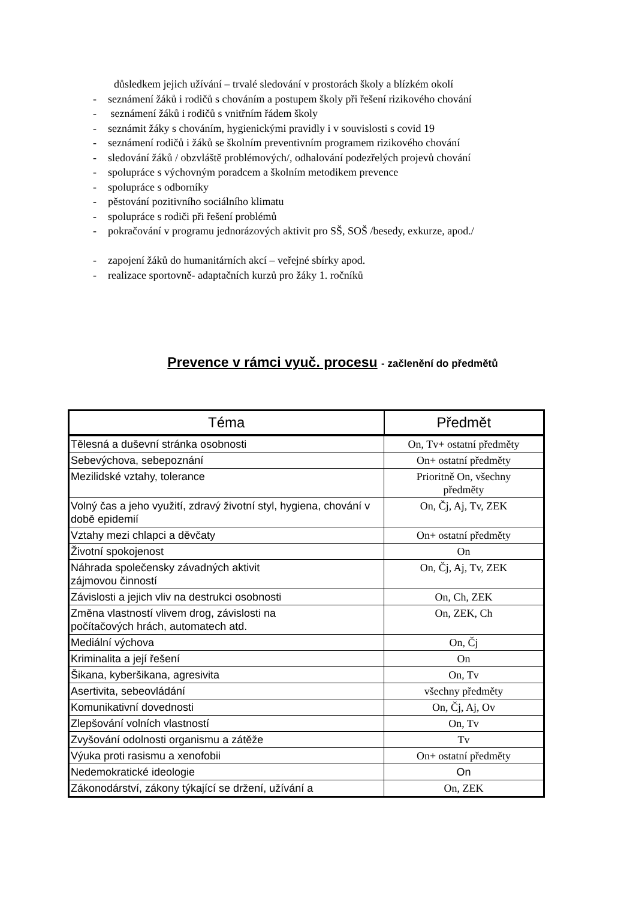důsledkem jejich užívání – trvalé sledování v prostorách školy a blízkém okolí
- seznámení žáků i rodičů s chováním a postupem školy při řešení rizikového chování
- seznámení žáků i rodičů s vnitřním řádem školy
- seznámit žáky s chováním, hygienickými pravidly i v souvislosti s covid 19
- seznámení rodičů i žáků se školním preventivním programem rizikového chování
- sledování žáků / obzvláště problémových/, odhalování podezřelých projevů chování
- spolupráce s výchovným poradcem a školním metodikem prevence
- spolupráce s odborníky
- pěstování pozitivního sociálního klimatu
- spolupráce s rodiči při řešení problémů
- pokračování v programu jednorázových aktivit pro SŠ, SOŠ /besedy, exkurze, apod./
- zapojení žáků do humanitárních akcí – veřejné sbírky apod.
- realizace sportovně- adaptačních kurzů pro žáky 1. ročníků
Prevence v rámci vyuč. procesu - začlenění do předmětů
| Téma | Předmět |
| --- | --- |
| Tělesná a duševní stránka osobnosti | On, Tv+ ostatní předměty |
| Sebevýchova, sebepoznání | On+ ostatní předměty |
| Mezilidské vztahy, tolerance | Prioritně On, všechny předměty |
| Volný čas a jeho využití, zdravý životní styl, hygiena, chování v době epidemií | On, Čj, Aj, Tv, ZEK |
| Vztahy mezi chlapci a děvčaty | On+ ostatní předměty |
| Životní spokojenost | On |
| Náhrada společensky závadných aktivit zájmovou činností | On, Čj, Aj, Tv, ZEK |
| Závislosti a jejich vliv na destrukci osobnosti | On, Ch, ZEK |
| Změna vlastností vlivem drog, závislosti na počítačových hrách, automatech atd. | On, ZEK, Ch |
| Mediální výchova | On, Čj |
| Kriminalita a její řešení | On |
| Šikana, kyberšikana, agresivita | On, Tv |
| Asertivita, sebeovládání | všechny předměty |
| Komunikativní dovednosti | On, Čj, Aj, Ov |
| Zlepšování volních vlastností | On, Tv |
| Zvyšování odolnosti organismu a zátěže | Tv |
| Výuka proti rasismu a xenofobii | On+ ostatní předměty |
| Nedemokratické ideologie | On |
| Zákonodárství, zákony týkající se držení, užívání a | On, ZEK |